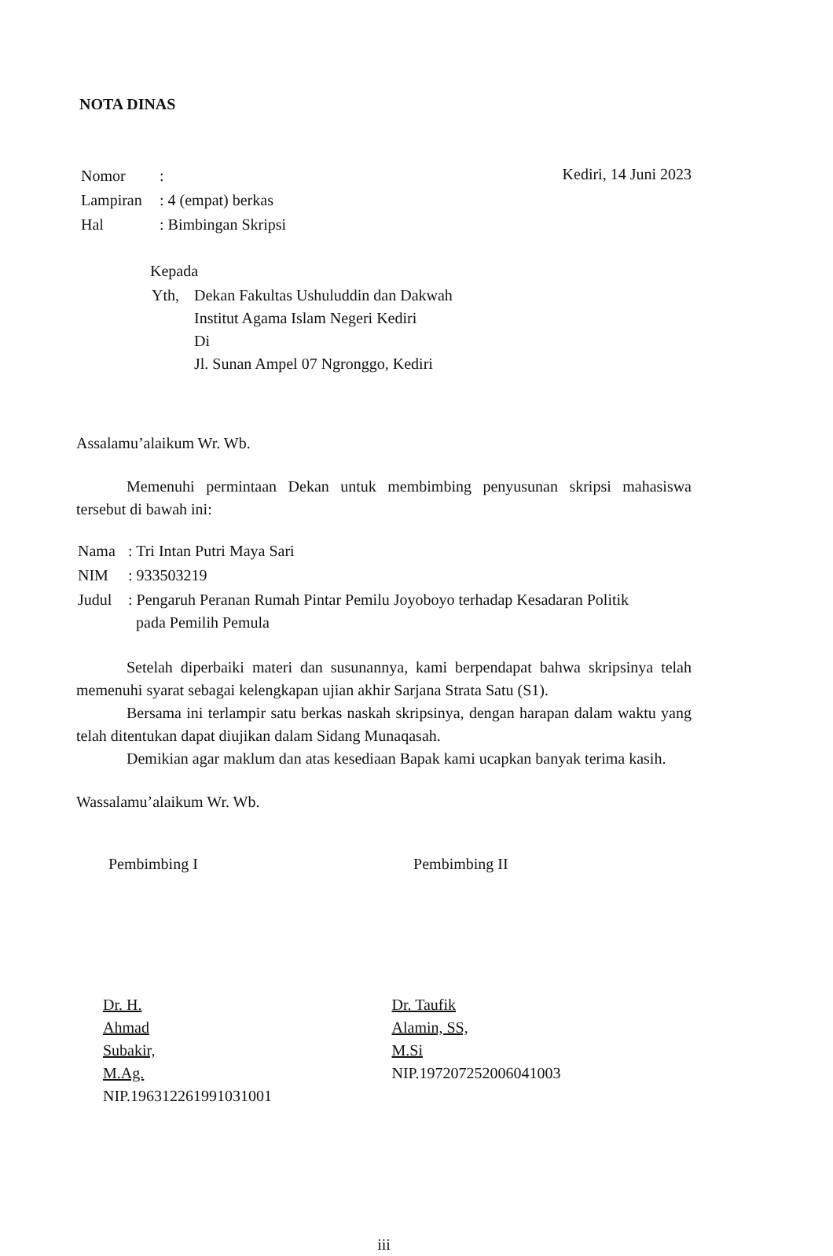NOTA DINAS
| Nomor | : |
| Lampiran | : 4 (empat) berkas |
| Hal | : Bimbingan Skripsi |
Kediri, 14 Juni 2023
Kepada
| Yth, | Dekan Fakultas Ushuluddin dan Dakwah Institut Agama Islam Negeri Kediri Di Jl. Sunan Ampel 07 Ngronggo, Kediri |
Assalamu’alaikum Wr. Wb.
Memenuhi permintaan Dekan untuk membimbing penyusunan skripsi mahasiswa tersebut di bawah ini:
| Nama | : Tri Intan Putri Maya Sari |
| NIM | : 933503219 |
| Judul | : Pengaruh Peranan Rumah Pintar Pemilu Joyoboyo terhadap Kesadaran Politik pada Pemilih Pemula |
Setelah diperbaiki materi dan susunannya, kami berpendapat bahwa skripsinya telah memenuhi syarat sebagai kelengkapan ujian akhir Sarjana Strata Satu (S1).
Bersama ini terlampir satu berkas naskah skripsinya, dengan harapan dalam waktu yang telah ditentukan dapat diujikan dalam Sidang Munaqasah.
Demikian agar maklum dan atas kesediaan Bapak kami ucapkan banyak terima kasih.
Wassalamu’alaikum Wr. Wb.
Pembimbing I
Dr. H. Ahmad Subakir, M.Ag.
NIP.196312261991031001
Pembimbing II
Dr. Taufik Alamin, SS, M.Si
NIP.197207252006041003
iii